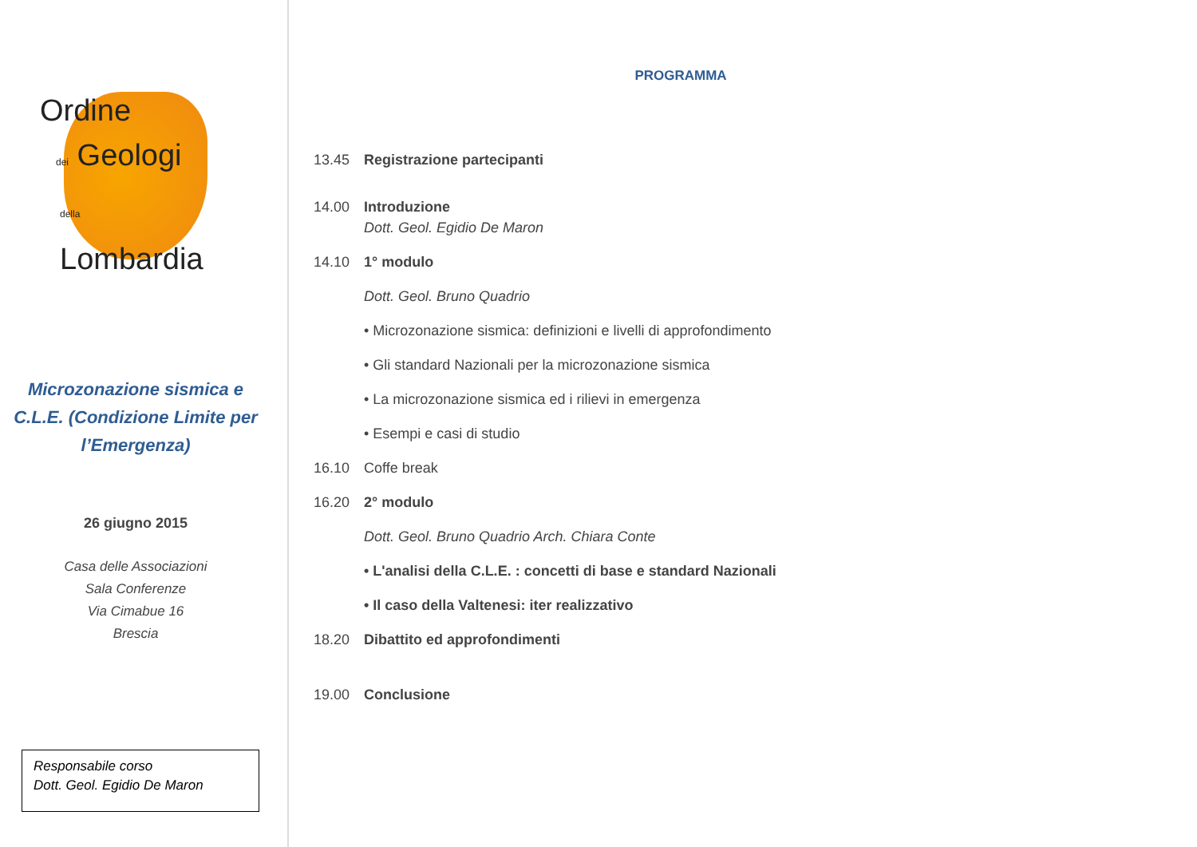Ordine
dei Geologi
della Lombardia
Microzonazione sismica e
C.L.E. (Condizione Limite per
l’Emergenza)
26 giugno 2015
Casa delle Associazioni
Sala Conferenze
Via Cimabue 16
Brescia
Responsabile corso
Dott. Geol. Egidio De Maron
PROGRAMMA
13.45 Registrazione partecipanti
14.00 Introduzione
Dott. Geol. Egidio De Maron
14.10 1° modulo
Dott. Geol. Bruno Quadrio
• Microzonazione sismica: definizioni e livelli di approfondimento
• Gli standard Nazionali per la microzonazione sismica
• La microzonazione sismica ed i rilievi in emergenza
• Esempi e casi di studio
16.10 Coffe break
16.20 2° modulo
Dott. Geol. Bruno Quadrio Arch. Chiara Conte
• L'analisi della C.L.E. : concetti di base e standard Nazionali
• Il caso della Valtenesi: iter realizzativo
18.20 Dibattito ed approfondimenti
19.00 Conclusione